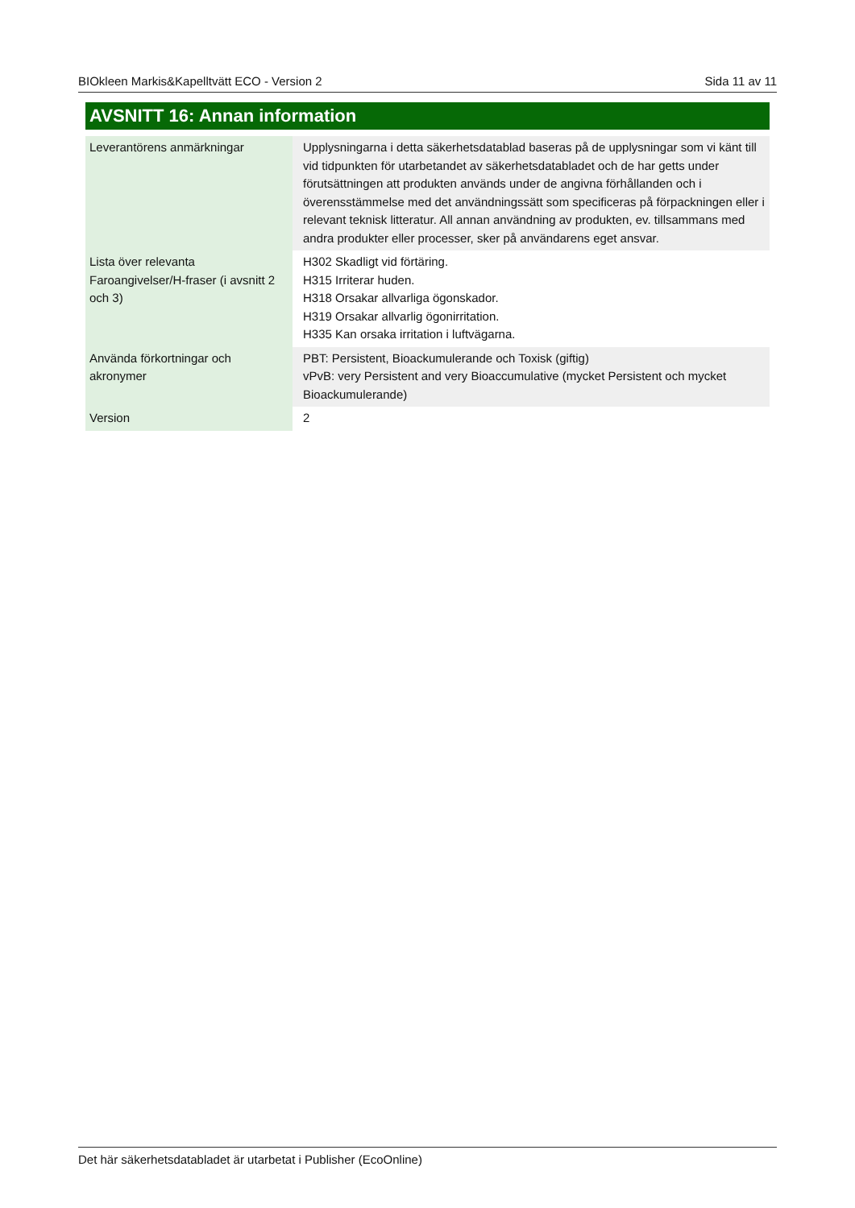BIOkleen Markis&Kapelltvätt ECO - Version 2 Sida 11 av 11
AVSNITT 16: Annan information
| Leverantörens anmärkningar | Upplysningarna i detta säkerhetsdatablad baseras på de upplysningar som vi känt till vid tidpunkten för utarbetandet av säkerhetsdatabladet och de har getts under förutsättningen att produkten används under de angivna förhållanden och i överensstämmelse med det användningssätt som specificeras på förpackningen eller i relevant teknisk litteratur. All annan användning av produkten, ev. tillsammans med andra produkter eller processer, sker på användarens eget ansvar. |
| Lista över relevanta Faroangivelser/H-fraser (i avsnitt 2 och 3) | H302 Skadligt vid förtäring. H315 Irriterar huden. H318 Orsakar allvarliga ögonskador. H319 Orsakar allvarlig ögonirritation. H335 Kan orsaka irritation i luftvägarna. |
| Använda förkortningar och akronymer | PBT: Persistent, Bioackumulerande och Toxisk (giftig) vPvB: very Persistent and very Bioaccumulative (mycket Persistent och mycket Bioackumulerande) |
| Version | 2 |
Det här säkerhetsdatabladet är utarbetat i Publisher (EcoOnline)